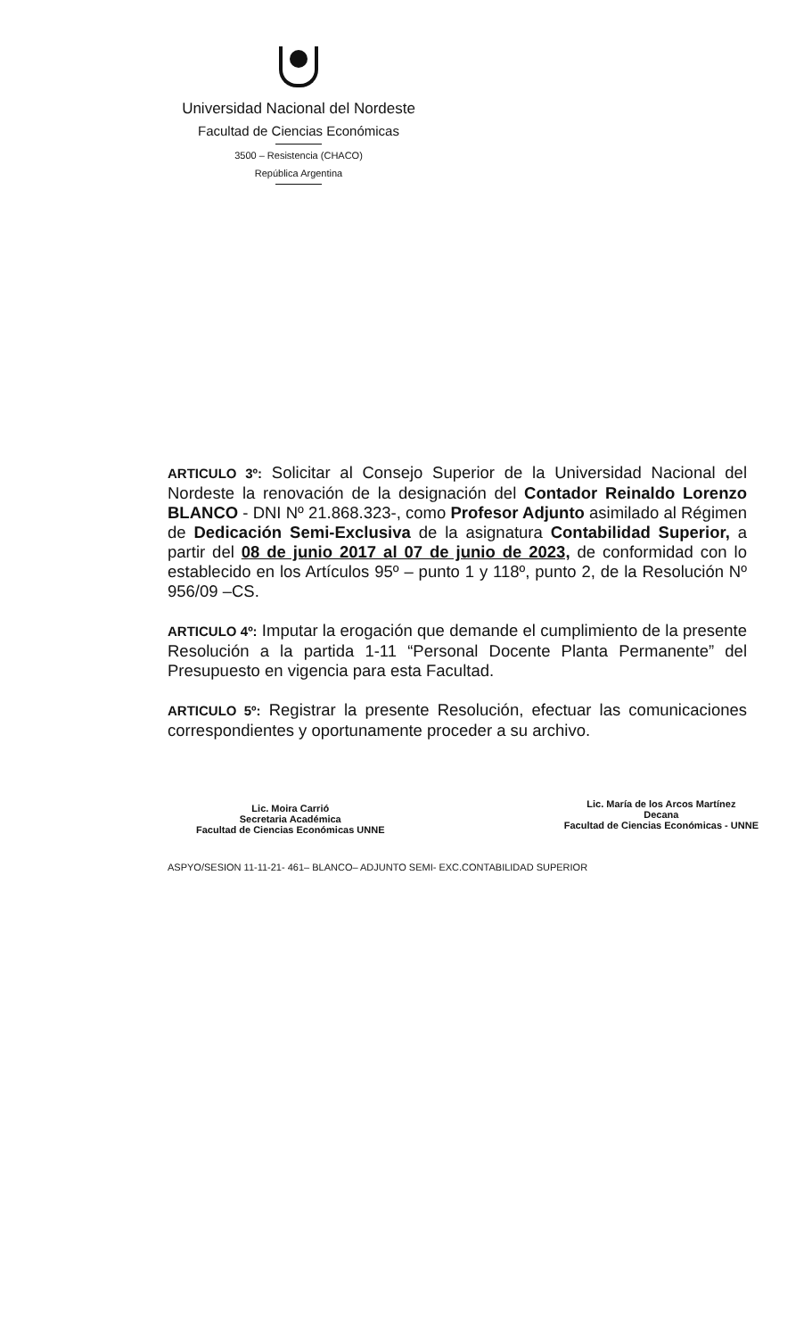Universidad Nacional del Nordeste
Facultad de Ciencias Económicas
3500 – Resistencia (CHACO)
República Argentina
ARTICULO 3º: Solicitar al Consejo Superior de la Universidad Nacional del Nordeste la renovación de la designación del Contador Reinaldo Lorenzo BLANCO - DNI Nº 21.868.323-, como Profesor Adjunto asimilado al Régimen de Dedicación Semi-Exclusiva de la asignatura Contabilidad Superior, a partir del 08 de junio 2017 al 07 de junio de 2023, de conformidad con lo establecido en los Artículos 95º – punto 1 y 118º, punto 2, de la Resolución Nº 956/09 –CS.
ARTICULO 4º: Imputar la erogación que demande el cumplimiento de la presente Resolución a la partida 1-11 “Personal Docente Planta Permanente” del Presupuesto en vigencia para esta Facultad.
ARTICULO 5º: Registrar la presente Resolución, efectuar las comunicaciones correspondientes y oportunamente proceder a su archivo.
Lic. Moira Carrió
Secretaria Académica
Facultad de Ciencias Económicas UNNE
Lic. María de los Arcos Martínez
Decana
Facultad de Ciencias Económicas - UNNE
ASPYO/SESION 11-11-21- 461– BLANCO– ADJUNTO SEMI- EXC.CONTABILIDAD SUPERIOR